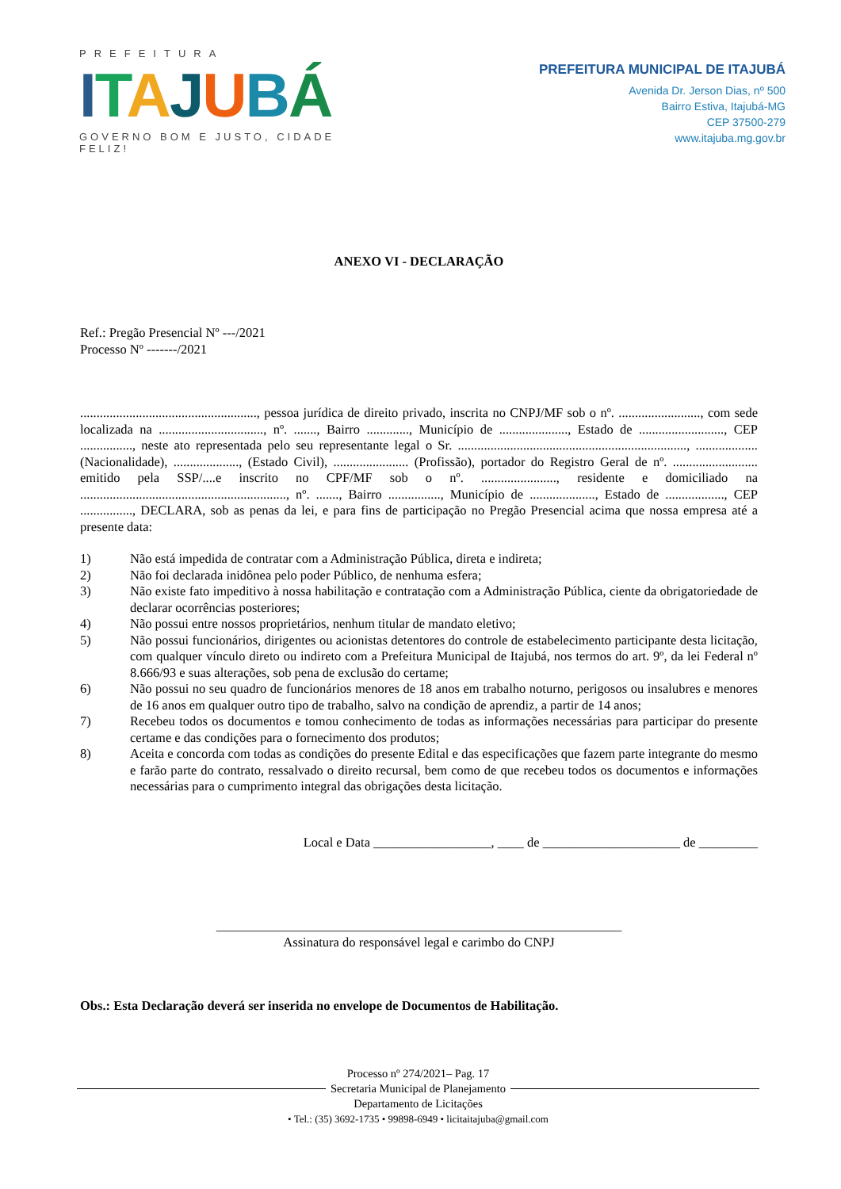PREFEITURA
ITAJUBÁ
GOVERNO BOM E JUSTO, CIDADE FELIZ!
PREFEITURA MUNICIPAL DE ITAJUBÁ
Avenida Dr. Jerson Dias, nº 500
Bairro Estiva, Itajubá-MG
CEP 37500-279
www.itajuba.mg.gov.br
ANEXO VI - DECLARAÇÃO
Ref.: Pregão Presencial Nº ---/2021
Processo Nº -------/2021
......................................................, pessoa jurídica de direito privado, inscrita no CNPJ/MF sob o nº. ........................., com sede localizada na ................................, nº. ......., Bairro ............., Município de ....................., Estado de .........................., CEP ................, neste ato representada pelo seu representante legal o Sr. ......................................................................, ................... (Nacionalidade), ...................., (Estado Civil), ....................... (Profissão), portador do Registro Geral de nº. .......................... emitido pela SSP/....e inscrito no CPF/MF sob o nº. ......................., residente e domiciliado na ..............................................................., nº. ......., Bairro ................, Município de ...................., Estado de .................., CEP ................, DECLARA, sob as penas da lei, e para fins de participação no Pregão Presencial acima que nossa empresa até a presente data:
1) Não está impedida de contratar com a Administração Pública, direta e indireta;
2) Não foi declarada inidônea pelo poder Público, de nenhuma esfera;
3) Não existe fato impeditivo à nossa habilitação e contratação com a Administração Pública, ciente da obrigatoriedade de declarar ocorrências posteriores;
4) Não possui entre nossos proprietários, nenhum titular de mandato eletivo;
5) Não possui funcionários, dirigentes ou acionistas detentores do controle de estabelecimento participante desta licitação, com qualquer vínculo direto ou indireto com a Prefeitura Municipal de Itajubá, nos termos do art. 9º, da lei Federal nº 8.666/93 e suas alterações, sob pena de exclusão do certame;
6) Não possui no seu quadro de funcionários menores de 18 anos em trabalho noturno, perigosos ou insalubres e menores de 16 anos em qualquer outro tipo de trabalho, salvo na condição de aprendiz, a partir de 14 anos;
7) Recebeu todos os documentos e tomou conhecimento de todas as informações necessárias para participar do presente certame e das condições para o fornecimento dos produtos;
8) Aceita e concorda com todas as condições do presente Edital e das especificações que fazem parte integrante do mesmo e farão parte do contrato, ressalvado o direito recursal, bem como de que recebeu todos os documentos e informações necessárias para o cumprimento integral das obrigações desta licitação.
Local e Data __________________, ____ de _____________________ de _________
______________________________________________________________
Assinatura do responsável legal e carimbo do CNPJ
Obs.: Esta Declaração deverá ser inserida no envelope de Documentos de Habilitação.
Processo nº 274/2021– Pag. 17
Secretaria Municipal de Planejamento
Departamento de Licitações
• Tel.: (35) 3692-1735 • 99898-6949 • licitaitajuba@gmail.com